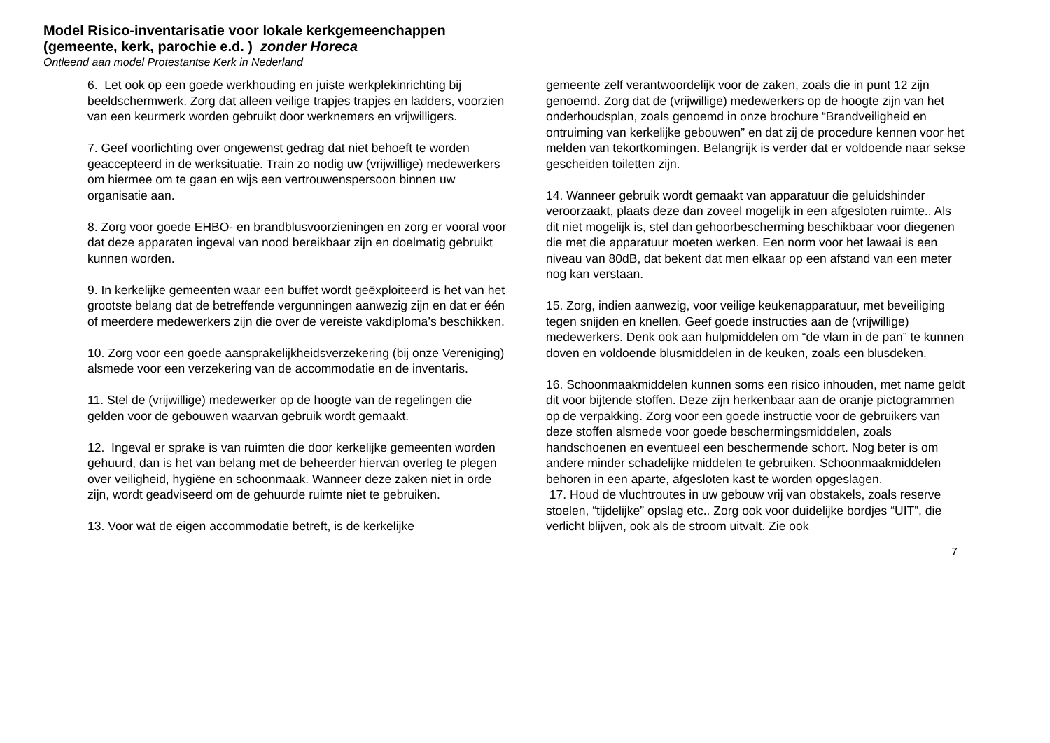Model Risico-inventarisatie voor lokale kerkgemeenchappen (gemeente, kerk, parochie e.d. ) zonder Horeca
Ontleend aan model Protestantse Kerk in Nederland
6. Let ook op een goede werkhouding en juiste werkplekinrichting bij beeldschermwerk. Zorg dat alleen veilige trapjes trapjes en ladders, voorzien van een keurmerk worden gebruikt door werknemers en vrijwilligers.
7. Geef voorlichting over ongewenst gedrag dat niet behoeft te worden geaccepteerd in de werksituatie. Train zo nodig uw (vrijwillige) medewerkers om hiermee om te gaan en wijs een vertrouwenspersoon binnen uw organisatie aan.
8. Zorg voor goede EHBO- en brandblusvoorzieningen en zorg er vooral voor dat deze apparaten ingeval van nood bereikbaar zijn en doelmatig gebruikt kunnen worden.
9. In kerkelijke gemeenten waar een buffet wordt geëxploiteerd is het van het grootste belang dat de betreffende vergunningen aanwezig zijn en dat er één of meerdere medewerkers zijn die over de vereiste vakdiploma’s beschikken.
10. Zorg voor een goede aansprakelijkheidsverzekering (bij onze Vereniging) alsmede voor een verzekering van de accommodatie en de inventaris.
11. Stel de (vrijwillige) medewerker op de hoogte van de regelingen die gelden voor de gebouwen waarvan gebruik wordt gemaakt.
12. Ingeval er sprake is van ruimten die door kerkelijke gemeenten worden gehuurd, dan is het van belang met de beheerder hiervan overleg te plegen over veiligheid, hygiëne en schoonmaak. Wanneer deze zaken niet in orde zijn, wordt geadviseerd om de gehuurde ruimte niet te gebruiken.
13. Voor wat de eigen accommodatie betreft, is de kerkelijke
gemeente zelf verantwoordelijk voor de zaken, zoals die in punt 12 zijn genoemd. Zorg dat de (vrijwillige) medewerkers op de hoogte zijn van het onderhoudsplan, zoals genoemd in onze brochure “Brandveiligheid en ontruiming van kerkelijke gebouwen” en dat zij de procedure kennen voor het melden van tekortkomingen. Belangrijk is verder dat er voldoende naar sekse gescheiden toiletten zijn.
14. Wanneer gebruik wordt gemaakt van apparatuur die geluidshinder veroorzaakt, plaats deze dan zoveel mogelijk in een afgesloten ruimte.. Als dit niet mogelijk is, stel dan gehoorbescherming beschikbaar voor diegenen die met die apparatuur moeten werken. Een norm voor het lawaai is een niveau van 80dB, dat bekent dat men elkaar op een afstand van een meter nog kan verstaan.
15. Zorg, indien aanwezig, voor veilige keukenapparatuur, met beveiliging tegen snijden en knellen. Geef goede instructies aan de (vrijwillige) medewerkers. Denk ook aan hulpmiddelen om “de vlam in de pan” te kunnen doven en voldoende blusmiddelen in de keuken, zoals een blusdeken.
16. Schoonmaakmiddelen kunnen soms een risico inhouden, met name geldt dit voor bijtende stoffen. Deze zijn herkenbaar aan de oranje pictogrammen op de verpakking. Zorg voor een goede instructie voor de gebruikers van deze stoffen alsmede voor goede beschermingsmiddelen, zoals handschoenen en eventueel een beschermende schort. Nog beter is om andere minder schadelijke middelen te gebruiken. Schoonmaakmiddelen behoren in een aparte, afgesloten kast te worden opgeslagen.
17. Houd de vluchtroutes in uw gebouw vrij van obstakels, zoals reserve stoelen, “tijdelijke” opslag etc.. Zorg ook voor duidelijke bordjes “UIT”, die verlicht blijven, ook als de stroom uitvalt. Zie ook
7